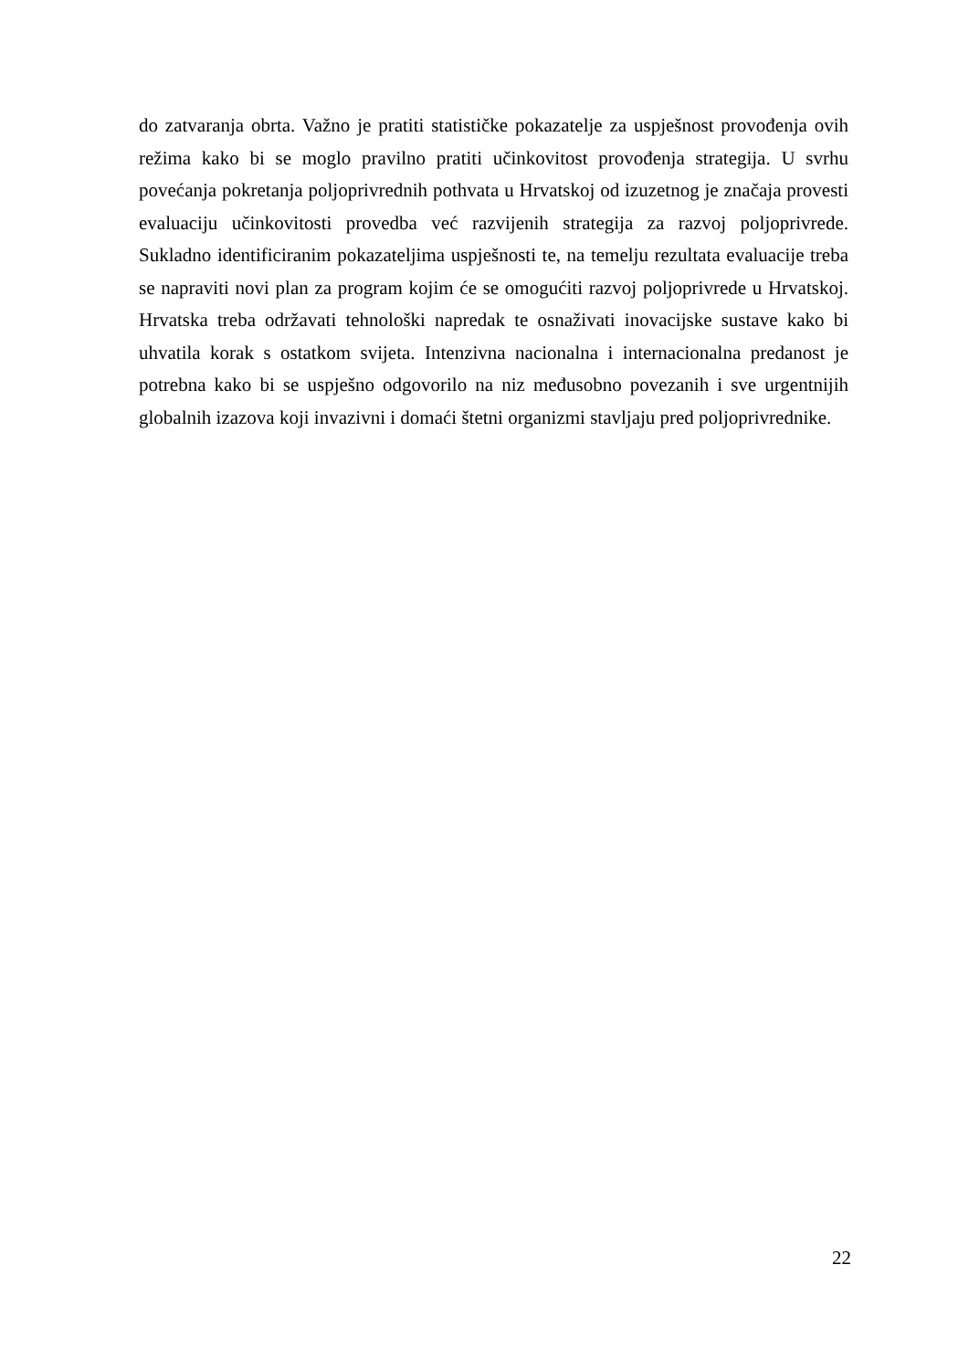do zatvaranja obrta. Važno je pratiti statističke pokazatelje za uspješnost provođenja ovih režima kako bi se moglo pravilno pratiti učinkovitost provođenja strategija. U svrhu povećanja pokretanja poljoprivrednih pothvata u Hrvatskoj od izuzetnog je značaja provesti evaluaciju učinkovitosti provedba već razvijenih strategija za razvoj poljoprivrede. Sukladno identificiranim pokazateljima uspješnosti te, na temelju rezultata evaluacije treba se napraviti novi plan za program kojim će se omogućiti razvoj poljoprivrede u Hrvatskoj. Hrvatska treba održavati tehnološki napredak te osnaživati inovacijske sustave kako bi uhvatila korak s ostatkom svijeta. Intenzivna nacionalna i internacionalna predanost je potrebna kako bi se uspješno odgovorilo na niz međusobno povezanih i sve urgentnijih globalnih izazova koji invazivni i domaći štetni organizmi stavljaju pred poljoprivrednike.
22